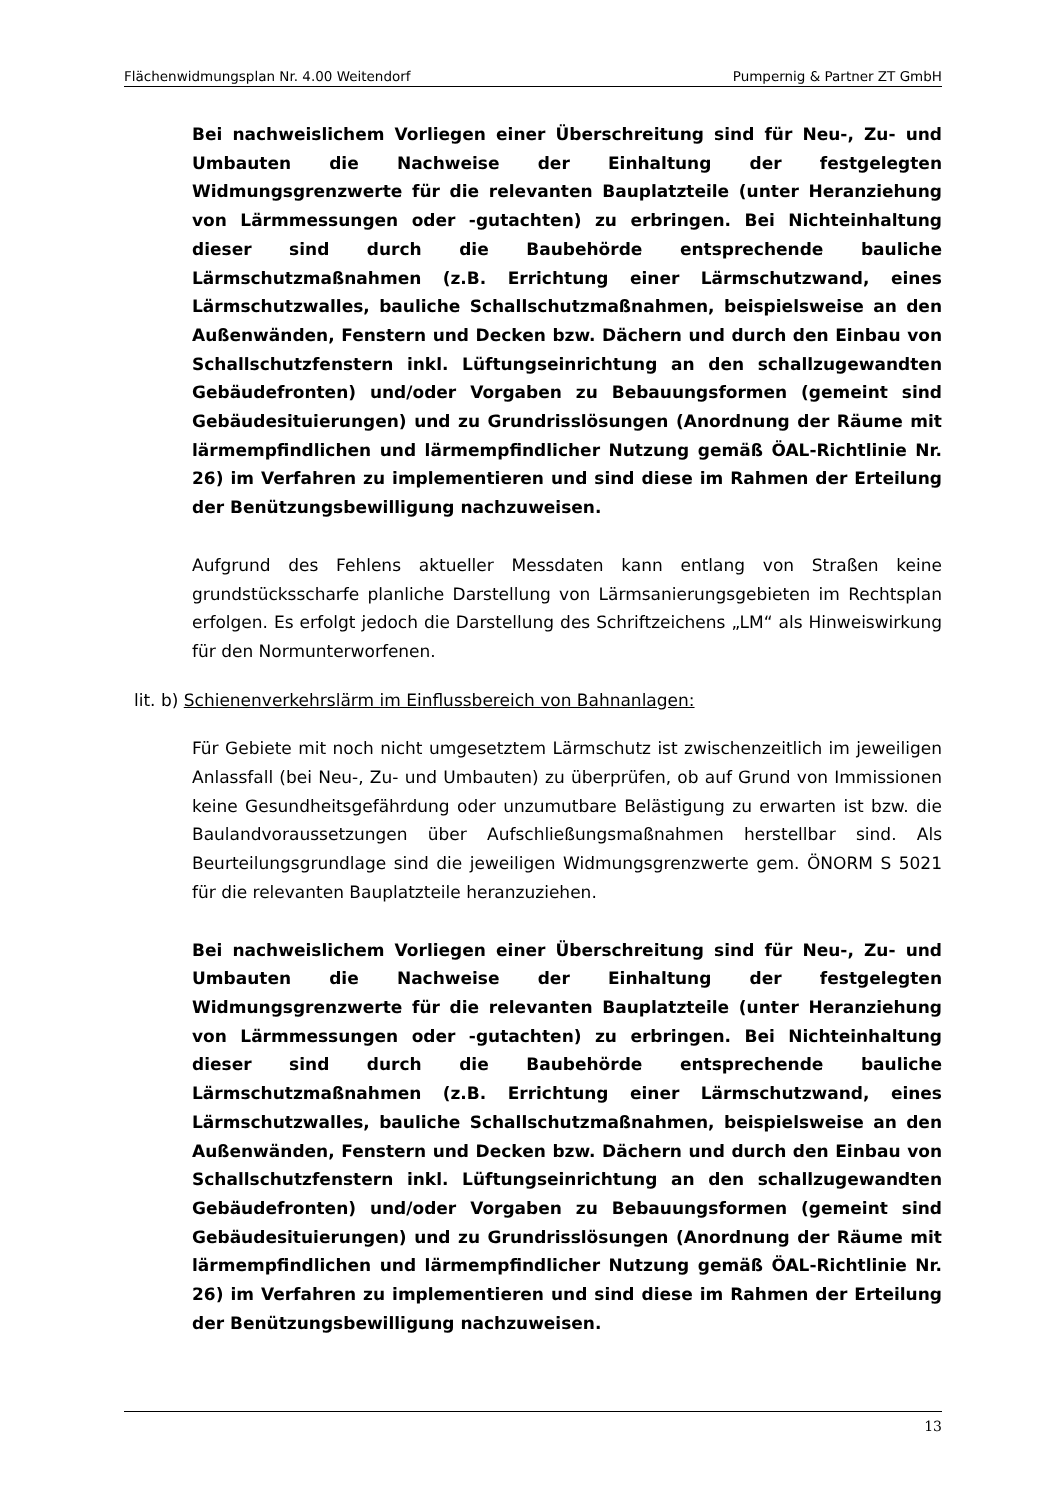Flächenwidmungsplan Nr. 4.00 Weitendorf Pumpernig & Partner ZT GmbH
Bei nachweislichem Vorliegen einer Überschreitung sind für Neu-, Zu- und Umbauten die Nachweise der Einhaltung der festgelegten Widmungsgrenzwerte für die relevanten Bauplatzteile (unter Heranziehung von Lärmmessungen oder -gutachten) zu erbringen. Bei Nichteinhaltung dieser sind durch die Baubehörde entsprechende bauliche Lärmschutzmaßnahmen (z.B. Errichtung einer Lärmschutzwand, eines Lärmschutzwalles, bauliche Schallschutzmaßnahmen, beispielsweise an den Außenwänden, Fenstern und Decken bzw. Dächern und durch den Einbau von Schallschutzfenstern inkl. Lüftungseinrichtung an den schallzugewandten Gebäudefronten) und/oder Vorgaben zu Bebauungsformen (gemeint sind Gebäudesituierungen) und zu Grundrisslösungen (Anordnung der Räume mit lärmempfindlichen und lärmempfindlicher Nutzung gemäß ÖAL-Richtlinie Nr. 26) im Verfahren zu implementieren und sind diese im Rahmen der Erteilung der Benützungsbewilligung nachzuweisen.
Aufgrund des Fehlens aktueller Messdaten kann entlang von Straßen keine grundstücksscharfe planliche Darstellung von Lärmsanierungsgebieten im Rechtsplan erfolgen. Es erfolgt jedoch die Darstellung des Schriftzeichens „LM“ als Hinweiswirkung für den Normunterworfenen.
lit. b) Schienenverkehrslärm im Einflussbereich von Bahnanlagen:
Für Gebiete mit noch nicht umgesetztem Lärmschutz ist zwischenzeitlich im jeweiligen Anlassfall (bei Neu-, Zu- und Umbauten) zu überprüfen, ob auf Grund von Immissionen keine Gesundheitsgefährdung oder unzumutbare Belästigung zu erwarten ist bzw. die Baulandvoraussetzungen über Aufschließungsmaßnahmen herstellbar sind. Als Beurteilungsgrundlage sind die jeweiligen Widmungsgrenzwerte gem. ÖNORM S 5021 für die relevanten Bauplatzteile heranzuziehen.
Bei nachweislichem Vorliegen einer Überschreitung sind für Neu-, Zu- und Umbauten die Nachweise der Einhaltung der festgelegten Widmungsgrenzwerte für die relevanten Bauplatzteile (unter Heranziehung von Lärmmessungen oder -gutachten) zu erbringen. Bei Nichteinhaltung dieser sind durch die Baubehörde entsprechende bauliche Lärmschutzmaßnahmen (z.B. Errichtung einer Lärmschutzwand, eines Lärmschutzwalles, bauliche Schallschutzmaßnahmen, beispielsweise an den Außenwänden, Fenstern und Decken bzw. Dächern und durch den Einbau von Schallschutzfenstern inkl. Lüftungseinrichtung an den schallzugewandten Gebäudefronten) und/oder Vorgaben zu Bebauungsformen (gemeint sind Gebäudesituierungen) und zu Grundrisslösungen (Anordnung der Räume mit lärmempfindlichen und lärmempfindlicher Nutzung gemäß ÖAL-Richtlinie Nr. 26) im Verfahren zu implementieren und sind diese im Rahmen der Erteilung der Benützungsbewilligung nachzuweisen.
13